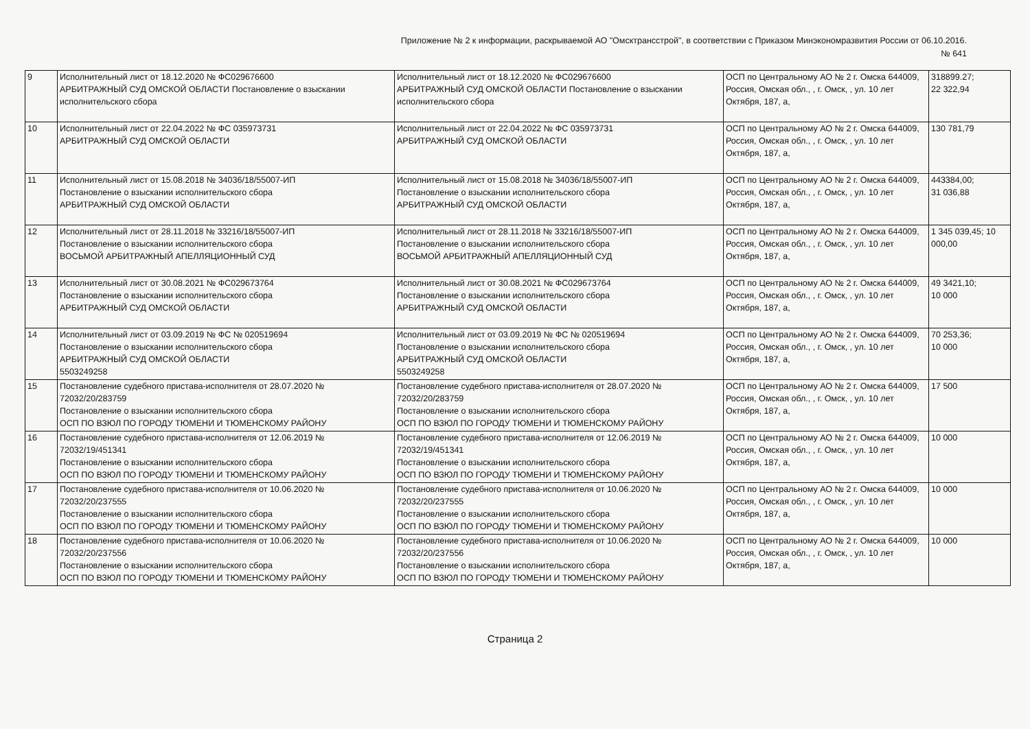Приложение № 2 к информации, раскрываемой АО "Омсктрансстрой", в соответствии с Приказом Минэкономразвития России от 06.10.2016.
№ 641
| 9 | Исполнительный лист от 18.12.2020 № ФС029676600 АРБИТРАЖНЫЙ СУД ОМСКОЙ ОБЛАСТИ Постановление о взыскании исполнительского сбора | Исполнительный лист от 18.12.2020 № ФС029676600 АРБИТРАЖНЫЙ СУД ОМСКОЙ ОБЛАСТИ Постановление о взыскании исполнительского сбора | ОСП по Центральному АО № 2 г. Омска 644009, Россия, Омская обл., , г. Омск, , ул. 10 лет Октября, 187, а, | 318899.27; 22 322,94 |
| 10 | Исполнительный лист от 22.04.2022 № ФС 035973731 АРБИТРАЖНЫЙ СУД ОМСКОЙ ОБЛАСТИ | Исполнительный лист от 22.04.2022 № ФС 035973731 АРБИТРАЖНЫЙ СУД ОМСКОЙ ОБЛАСТИ | ОСП по Центральному АО № 2 г. Омска 644009, Россия, Омская обл., , г. Омск, , ул. 10 лет Октября, 187, а, | 130 781,79 |
| 11 | Исполнительный лист от 15.08.2018 № 34036/18/55007-ИП Постановление о взыскании исполнительского сбора АРБИТРАЖНЫЙ СУД ОМСКОЙ ОБЛАСТИ | Исполнительный лист от 15.08.2018 № 34036/18/55007-ИП Постановление о взыскании исполнительского сбора АРБИТРАЖНЫЙ СУД ОМСКОЙ ОБЛАСТИ | ОСП по Центральному АО № 2 г. Омска 644009, Россия, Омская обл., , г. Омск, , ул. 10 лет Октября, 187, а, | 443384,00; 31 036,88 |
| 12 | Исполнительный лист от 28.11.2018 № 33216/18/55007-ИП Постановление о взыскании исполнительского сбора ВОСЬМОЙ АРБИТРАЖНЫЙ АПЕЛЛЯЦИОННЫЙ СУД | Исполнительный лист от 28.11.2018 № 33216/18/55007-ИП Постановление о взыскании исполнительского сбора ВОСЬМОЙ АРБИТРАЖНЫЙ АПЕЛЛЯЦИОННЫЙ СУД | ОСП по Центральному АО № 2 г. Омска 644009, Россия, Омская обл., , г. Омск, , ул. 10 лет Октября, 187, а, | 1 345 039,45; 10 000,00 |
| 13 | Исполнительный лист от 30.08.2021 № ФС029673764 Постановление о взыскании исполнительского сбора АРБИТРАЖНЫЙ СУД ОМСКОЙ ОБЛАСТИ | Исполнительный лист от 30.08.2021 № ФС029673764 Постановление о взыскании исполнительского сбора АРБИТРАЖНЫЙ СУД ОМСКОЙ ОБЛАСТИ | ОСП по Центральному АО № 2 г. Омска 644009, Россия, Омская обл., , г. Омск, , ул. 10 лет Октября, 187, а, | 49 3421,10; 10 000 |
| 14 | Исполнительный лист от 03.09.2019 № ФС № 020519694 Постановление о взыскании исполнительского сбора АРБИТРАЖНЫЙ СУД ОМСКОЙ ОБЛАСТИ 5503249258 | Исполнительный лист от 03.09.2019 № ФС № 020519694 Постановление о взыскании исполнительского сбора АРБИТРАЖНЫЙ СУД ОМСКОЙ ОБЛАСТИ 5503249258 | ОСП по Центральному АО № 2 г. Омска 644009, Россия, Омская обл., , г. Омск, , ул. 10 лет Октября, 187, а, | 70 253,36; 10 000 |
| 15 | Постановление судебного пристава-исполнителя от 28.07.2020 № 72032/20/283759 Постановление о взыскании исполнительского сбора ОСП ПО ВЗЮЛ ПО ГОРОДУ ТЮМЕНИ И ТЮМЕНСКОМУ РАЙОНУ | Постановление судебного пристава-исполнителя от 28.07.2020 № 72032/20/283759 Постановление о взыскании исполнительского сбора ОСП ПО ВЗЮЛ ПО ГОРОДУ ТЮМЕНИ И ТЮМЕНСКОМУ РАЙОНУ | ОСП по Центральному АО № 2 г. Омска 644009, Россия, Омская обл., , г. Омск, , ул. 10 лет Октября, 187, а, | 17 500 |
| 16 | Постановление судебного пристава-исполнителя от 12.06.2019 № 72032/19/451341 Постановление о взыскании исполнительского сбора ОСП ПО ВЗЮЛ ПО ГОРОДУ ТЮМЕНИ И ТЮМЕНСКОМУ РАЙОНУ | Постановление судебного пристава-исполнителя от 12.06.2019 № 72032/19/451341 Постановление о взыскании исполнительского сбора ОСП ПО ВЗЮЛ ПО ГОРОДУ ТЮМЕНИ И ТЮМЕНСКОМУ РАЙОНУ | ОСП по Центральному АО № 2 г. Омска 644009, Россия, Омская обл., , г. Омск, , ул. 10 лет Октября, 187, а, | 10 000 |
| 17 | Постановление судебного пристава-исполнителя от 10.06.2020 № 72032/20/237555 Постановление о взыскании исполнительского сбора ОСП ПО ВЗЮЛ ПО ГОРОДУ ТЮМЕНИ И ТЮМЕНСКОМУ РАЙОНУ | Постановление судебного пристава-исполнителя от 10.06.2020 № 72032/20/237555 Постановление о взыскании исполнительского сбора ОСП ПО ВЗЮЛ ПО ГОРОДУ ТЮМЕНИ И ТЮМЕНСКОМУ РАЙОНУ | ОСП по Центральному АО № 2 г. Омска 644009, Россия, Омская обл., , г. Омск, , ул. 10 лет Октября, 187, а, | 10 000 |
| 18 | Постановление судебного пристава-исполнителя от 10.06.2020 № 72032/20/237556 Постановление о взыскании исполнительского сбора ОСП ПО ВЗЮЛ ПО ГОРОДУ ТЮМЕНИ И ТЮМЕНСКОМУ РАЙОНУ | Постановление судебного пристава-исполнителя от 10.06.2020 № 72032/20/237556 Постановление о взыскании исполнительского сбора ОСП ПО ВЗЮЛ ПО ГОРОДУ ТЮМЕНИ И ТЮМЕНСКОМУ РАЙОНУ | ОСП по Центральному АО № 2 г. Омска 644009, Россия, Омская обл., , г. Омск, , ул. 10 лет Октября, 187, а, | 10 000 |
Страница 2